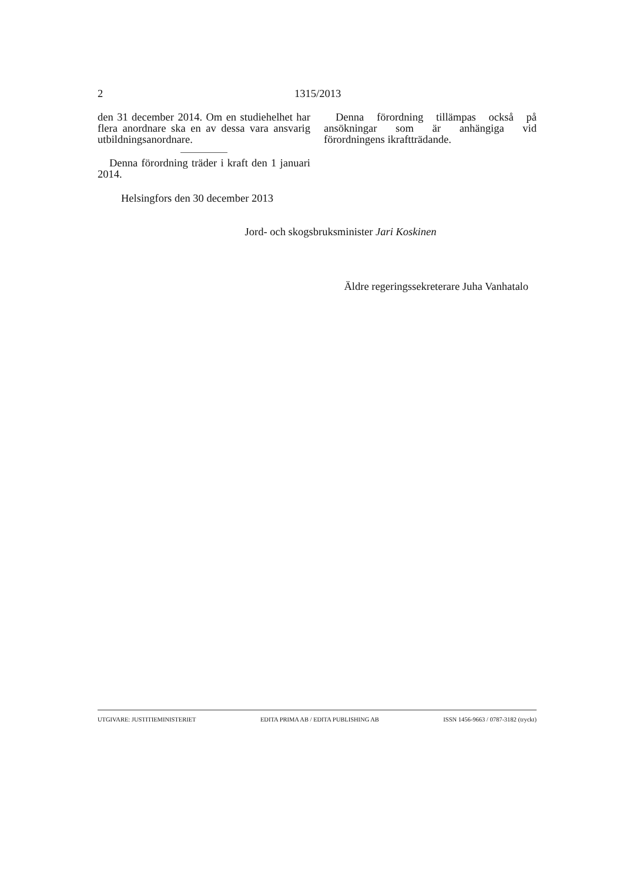2 1315/2013
den 31 december 2014. Om en studiehelhet har flera anordnare ska en av dessa vara ansvarig utbildningsanordnare.
Denna förordning träder i kraft den 1 januari 2014.
Helsingfors den 30 december 2013
Denna förordning tillämpas också på ansökningar som är anhängiga vid förordningens ikraftträdande.
Jord- och skogsbruksminister Jari Koskinen
Äldre regeringssekreterare Juha Vanhatalo
UTGIVARE: JUSTITIEMINISTERIET EDITA PRIMA AB / EDITA PUBLISHING AB ISSN 1456-9663 / 0787-3182 (tryckt)